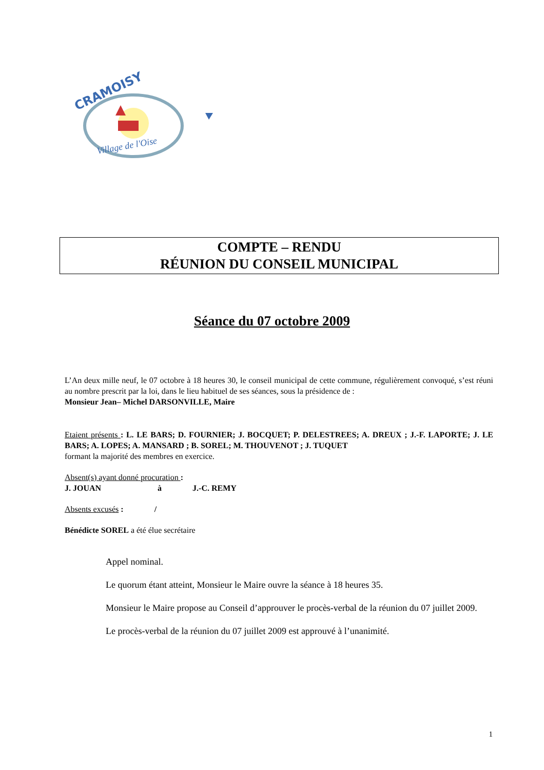CRAMOISY
Village de l'Oise
COMPTE – RENDU
RÉUNION DU CONSEIL MUNICIPAL
Séance du 07 octobre 2009
L’An deux mille neuf, le 07 octobre à 18 heures 30, le conseil municipal de cette commune, régulièrement convoqué, s’est réuni au nombre prescrit par la loi, dans le lieu habituel de ses séances, sous la présidence de :
Monsieur Jean– Michel DARSONVILLE, Maire
Etaient présents : L. LE BARS; D. FOURNIER; J. BOCQUET; P. DELESTREES; A. DREUX ; J.-F. LAPORTE; J. LE BARS; A. LOPES; A. MANSARD ; B. SOREL; M. THOUVENOT ; J. TUQUET
formant la majorité des membres en exercice.
Absent(s) ayant donné procuration :
J. JOUAN à J.-C. REMY
Absents excusés : /
Bénédicte SOREL a été élue secrétaire
Appel nominal.
Le quorum étant atteint, Monsieur le Maire ouvre la séance à 18 heures 35.
Monsieur le Maire propose au Conseil d’approuver le procès-verbal de la réunion du 07 juillet 2009.
Le procès-verbal de la réunion du 07 juillet 2009 est approuvé à l’unanimité.
1